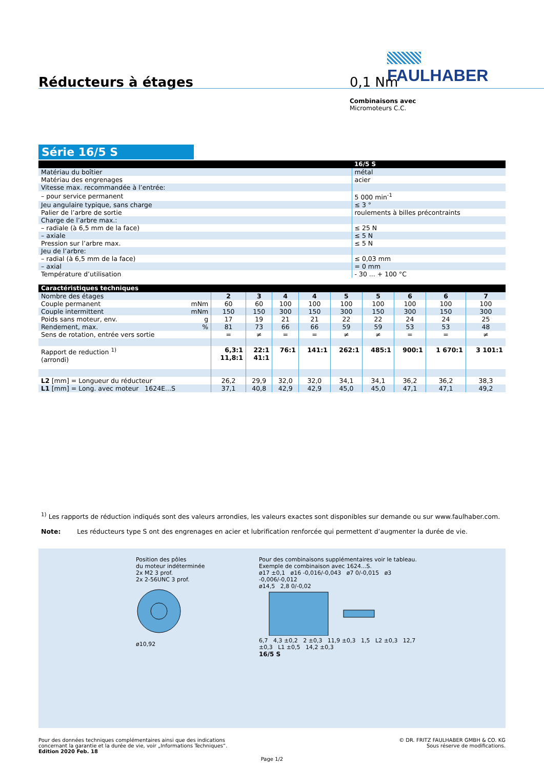FAULHABER
Réducteurs à étages 0,1 Nm
Combinaisons avec
Micromoteurs C.C.
Série 16/5 S
| | 16/5 S |
| --- | --- |
| Matériau du boîtier | métal |
| Matériau des engrenages | acier |
| Vitesse max. recommandée à l’entrée: | |
| – pour service permanent | 5 000 min<sup>-1</sup> |
| Jeu angulaire typique, sans charge | ≤ 3 ° |
| Palier de l’arbre de sortie | roulements à billes précontraints |
| Charge de l’arbre max.: | |
| – radiale (à 6,5 mm de la face) | ≤ 25 N |
| – axiale | ≤ 5 N |
| Pression sur l’arbre max. | ≤ 5 N |
| Jeu de l’arbre: | |
| – radial (à 6,5 mm de la face) | ≤ 0,03 mm |
| – axial | = 0 mm |
| Température d’utilisation | - 30 ... + 100 °C |
| Caractéristiques techniques | | | | | | | | | | |
| --- | --- | --- | --- | --- | --- | --- | --- | --- | --- | --- |
| Nombre des étages | | 2 | 3 | 4 | 4 | 5 | 5 | 6 | 6 | 7 |
| Couple permanent | mNm | 60 | 60 | 100 | 100 | 100 | 100 | 100 | 100 | 100 |
| Couple intermittent | mNm | 150 | 150 | 300 | 150 | 300 | 150 | 300 | 150 | 300 |
| Poids sans moteur, env. | g | 17 | 19 | 21 | 21 | 22 | 22 | 24 | 24 | 25 |
| Rendement, max. | % | 81 | 73 | 66 | 66 | 59 | 59 | 53 | 53 | 48 |
| Sens de rotation, entrée vers sortie | | = | ≠ | = | = | ≠ | ≠ | = | = | ≠ |
| Rapport de reduction <sup>1)</sup> (arrondi) | | 6,3:1 11,8:1 | 22:1 41:1 | 76:1 | 141:1 | 262:1 | 485:1 | 900:1 | 1 670:1 | 3 101:1 |
| L2 [mm] = Longueur du réducteur | | 26,2 | 29,9 | 32,0 | 32,0 | 34,1 | 34,1 | 36,2 | 36,2 | 38,3 |
| L1 [mm] = Long. avec moteur 1624E...S | | 37,1 | 40,8 | 42,9 | 42,9 | 45,0 | 45,0 | 47,1 | 47,1 | 49,2 |
<sup>1)</sup> Les rapports de réduction indiqués sont des valeurs arrondies, les valeurs exactes sont disponibles sur demande ou sur www.faulhaber.com.
Note: Les réducteurs type S ont des engrenages en acier et lubrification renforcée qui permettent d’augmenter la durée de vie.
Position des pôles
du moteur indéterminée
2x M2 3 prof.
2x 2-56UNC 3 prof.
ø10,92
Pour des combinaisons supplémentaires voir le tableau.
Exemple de combinaison avec 1624...S.
ø17 ±0,1 ø16 -0,016/-0,043 ø7 0/-0,015 ø3 -0,006/-0,012
ø14,5 2,8 0/-0,02
6,7 4,3 ±0,2 2 ±0,3 11,9 ±0,3 1,5 L2 ±0,3 12,7 ±0,3 L1 ±0,5 14,2 ±0,3
16/5 S
Pour des données techniques complémentaires ainsi que des indications
concernant la garantie et la durée de vie, voir „Informations Techniques“.
Edition 2020 Feb. 18
© DR. FRITZ FAULHABER GMBH & CO. KG
Sous réserve de modifications.
Page 1/2